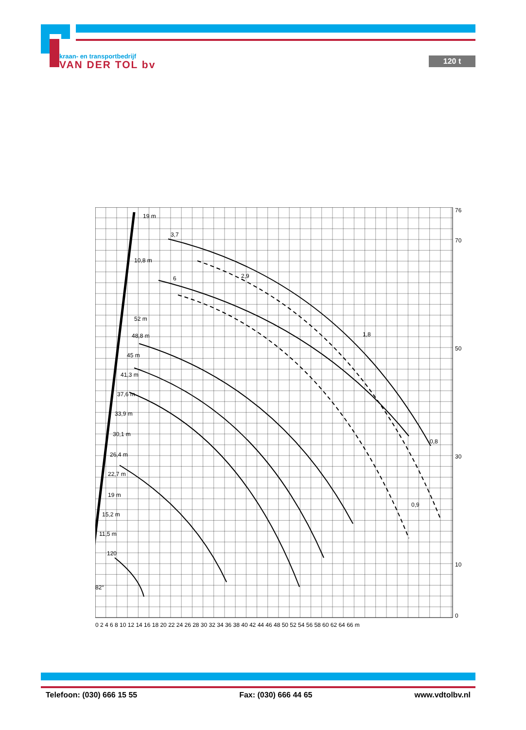kraan- en transportbedrijf
VAN DER TOL bv
120 t
76
70
50
30
10
0
0 2 4 6 8 10 12 14 16 18 20 22 24 26 28 30 32 34 36 38 40 42 44 46 48 50 52 54 56 58 60 62 64 66 m
19 m
10,8 m
52 m
48,8 m
45 m
41,3 m
37,6 m
33,9 m
30,1 m
26,4 m
22,7 m
19 m
15,2 m
11,5 m
120
82°
3,7
2,9
1,8
0,8
6
0,9
Telefoon: (030) 666 15 55 Fax: (030) 666 44 65 www.vdtolbv.nl